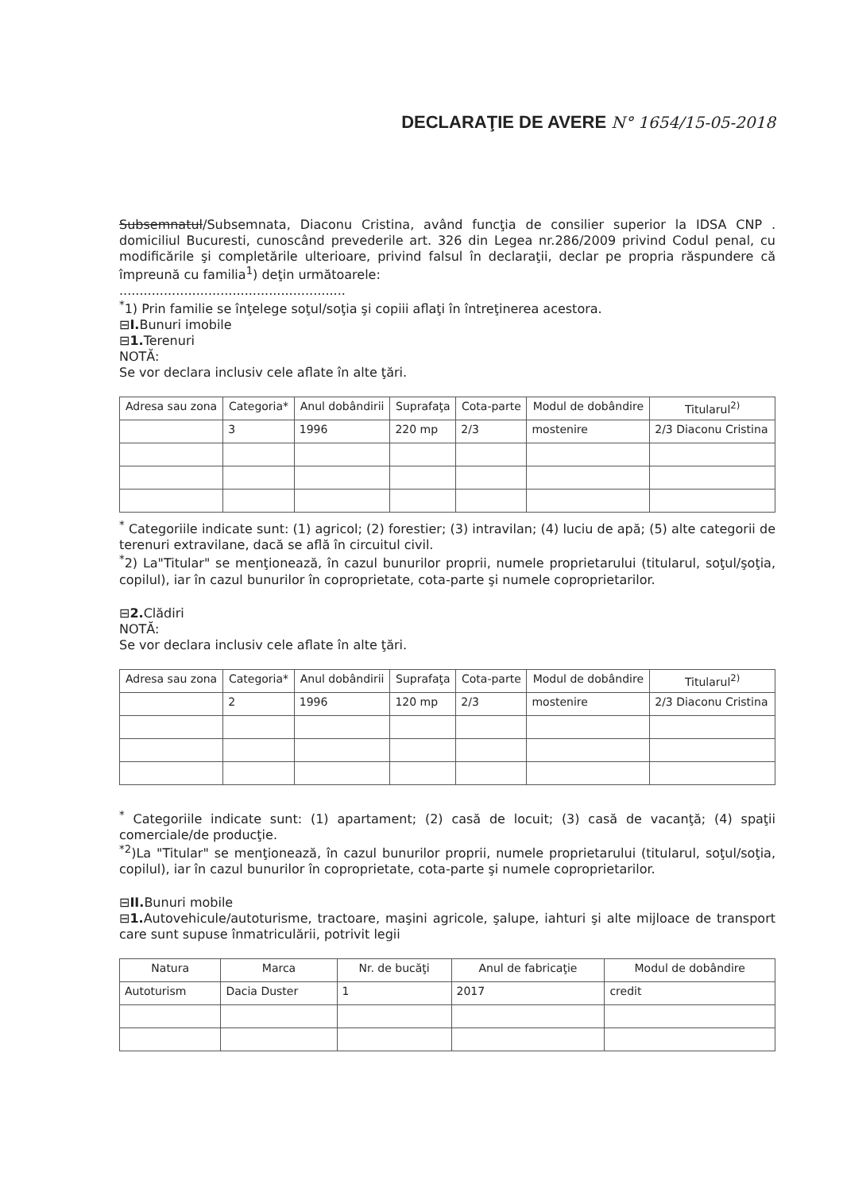DECLARAŢIE DE AVERE N° 1654/15-05-2018
Subsemnatul/Subsemnata, Diaconu Cristina, având funcţia de consilier superior la IDSA CNP . domiciliul Bucuresti, cunoscând prevederile art. 326 din Legea nr.286/2009 privind Codul penal, cu modificările şi completările ulterioare, privind falsul în declaraţii, declar pe propria răspundere că împreună cu familia<sup>1</sup>) deţin următoarele:
........................................................
<sup>*</sup> 1) Prin familie se înţelege soţul/soţia şi copiii aflaţi în întreţinerea acestora.
⊟I. Bunuri imobile
⊟1. Terenuri
NOTĂ:
Se vor declara inclusiv cele aflate în alte ţări.
| Adresa sau zona | Categoria* | Anul dobândirii | Suprafaţa | Cota-parte | Modul de dobândire | Titularul<sup>2)</sup> |
| --- | --- | --- | --- | --- | --- | --- |
| | 3 | 1996 | 220 mp | 2/3 | mostenire | 2/3 Diaconu Cristina |
<sup>*</sup> Categoriile indicate sunt: (1) agricol; (2) forestier; (3) intravilan; (4) luciu de apă; (5) alte categorii de terenuri extravilane, dacă se află în circuitul civil.
<sup>*</sup> 2) La"Titular" se menţionează, în cazul bunurilor proprii, numele proprietarului (titularul, soţul/şoţia, copilul), iar în cazul bunurilor în coproprietate, cota-parte şi numele coproprietarilor.
⊟2. Clădiri
NOTĂ:
Se vor declara inclusiv cele aflate în alte ţări.
| Adresa sau zona | Categoria* | Anul dobândirii | Suprafaţa | Cota-parte | Modul de dobândire | Titularul<sup>2)</sup> |
| --- | --- | --- | --- | --- | --- | --- |
| | 2 | 1996 | 120 mp | 2/3 | mostenire | 2/3 Diaconu Cristina |
<sup>*</sup> Categoriile indicate sunt: (1) apartament; (2) casă de locuit; (3) casă de vacanţă; (4) spaţii comerciale/de producţie.
<sup>*2</sup>)La "Titular" se menţionează, în cazul bunurilor proprii, numele proprietarului (titularul, soţul/soţia, copilul), iar în cazul bunurilor în coproprietate, cota-parte şi numele coproprietarilor.
⊟II. Bunuri mobile
⊟1. Autovehicule/autoturisme, tractoare, maşini agricole, şalupe, iahturi şi alte mijloace de transport care sunt supuse înmatriculării, potrivit legii
| Natura | Marca | Nr. de bucăţi | Anul de fabricaţie | Modul de dobândire |
| --- | --- | --- | --- | --- |
| Autoturism | Dacia Duster | 1 | 2017 | credit |